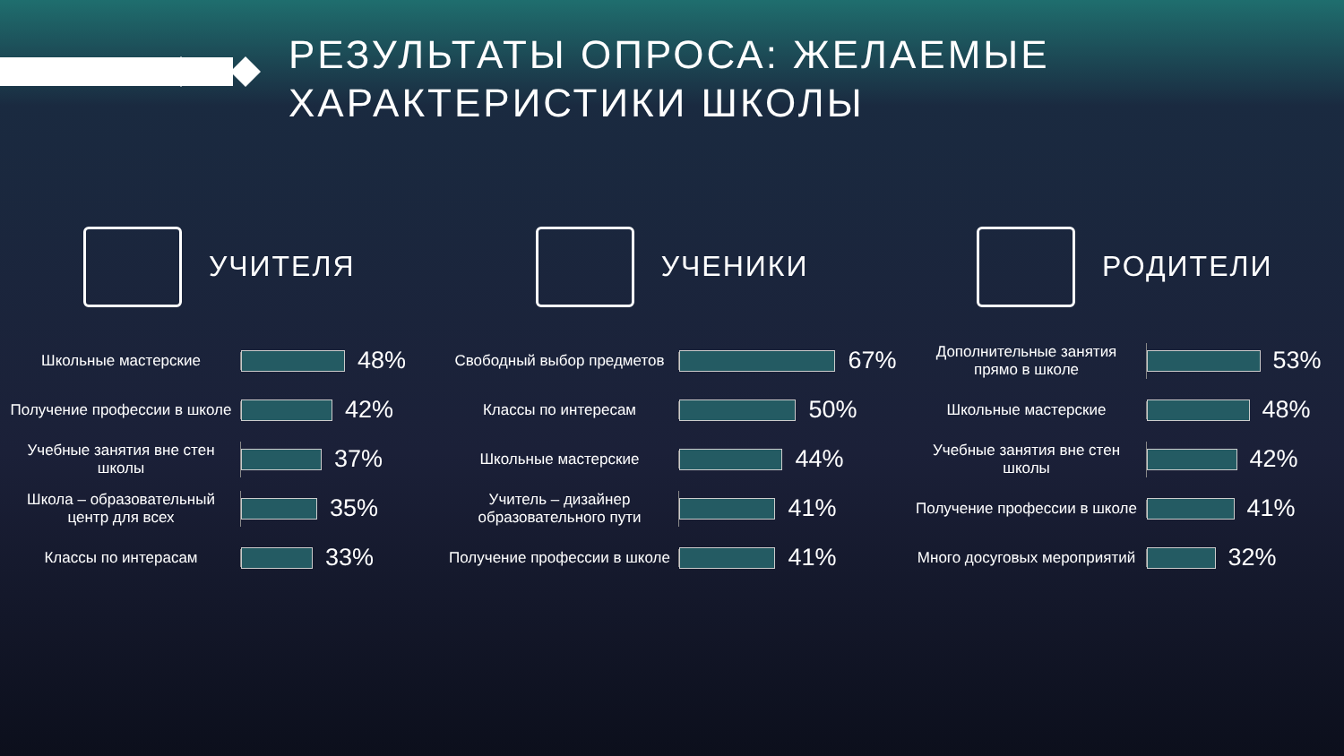РЕЗУЛЬТАТЫ ОПРОСА: ЖЕЛАЕМЫЕ
ХАРАКТЕРИСТИКИ ШКОЛЫ
УЧИТЕЛЯ
Школьные мастерские
48%
Получение профессии в школе
42%
Учебные занятия вне стен школы
37%
Школа – образовательный центр для всех
35%
Классы по интерасам
33%
УЧЕНИКИ
Свободный выбор предметов
67%
Классы по интересам
50%
Школьные мастерские
44%
Учитель – дизайнер образовательного пути
41%
Получение профессии в школе
41%
РОДИТЕЛИ
Дополнительные занятия прямо в школе
53%
Школьные мастерские
48%
Учебные занятия вне стен школы
42%
Получение профессии в школе
41%
Много досуговых мероприятий
32%